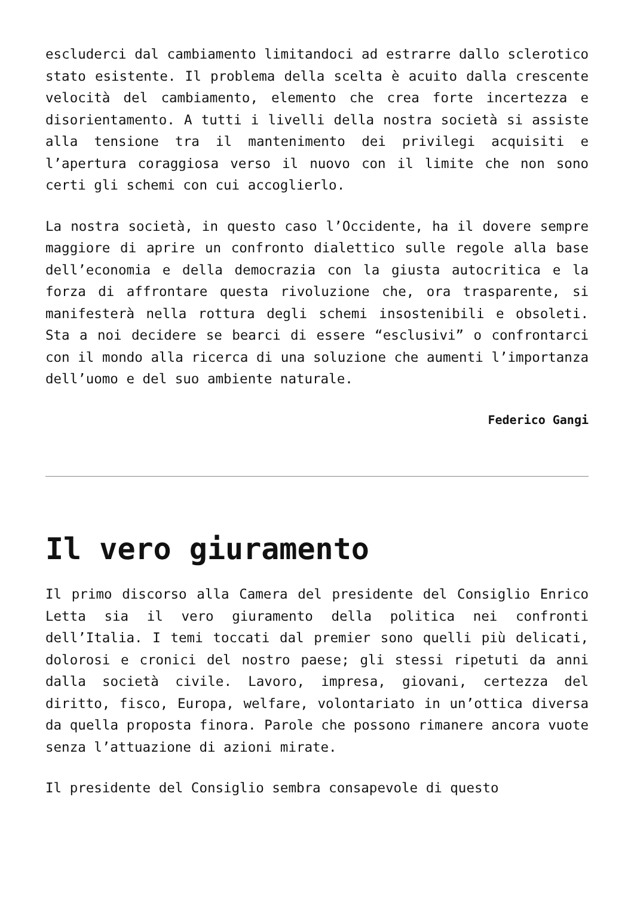escluderci dal cambiamento limitandoci ad estrarre dallo sclerotico stato esistente. Il problema della scelta è acuito dalla crescente velocità del cambiamento, elemento che crea forte incertezza e disorientamento. A tutti i livelli della nostra società si assiste alla tensione tra il mantenimento dei privilegi acquisiti e l’apertura coraggiosa verso il nuovo con il limite che non sono certi gli schemi con cui accoglierlo.
La nostra società, in questo caso l’Occidente, ha il dovere sempre maggiore di aprire un confronto dialettico sulle regole alla base dell’economia e della democrazia con la giusta autocritica e la forza di affrontare questa rivoluzione che, ora trasparente, si manifesterà nella rottura degli schemi insostenibili e obsoleti. Sta a noi decidere se bearci di essere “esclusivi” o confrontarci con il mondo alla ricerca di una soluzione che aumenti l’importanza dell’uomo e del suo ambiente naturale.
Federico Gangi
Il vero giuramento
Il primo discorso alla Camera del presidente del Consiglio Enrico Letta sia il vero giuramento della politica nei confronti dell’Italia. I temi toccati dal premier sono quelli più delicati, dolorosi e cronici del nostro paese; gli stessi ripetuti da anni dalla società civile. Lavoro, impresa, giovani, certezza del diritto, fisco, Europa, welfare, volontariato in un’ottica diversa da quella proposta finora. Parole che possono rimanere ancora vuote senza l’attuazione di azioni mirate.
Il presidente del Consiglio sembra consapevole di questo